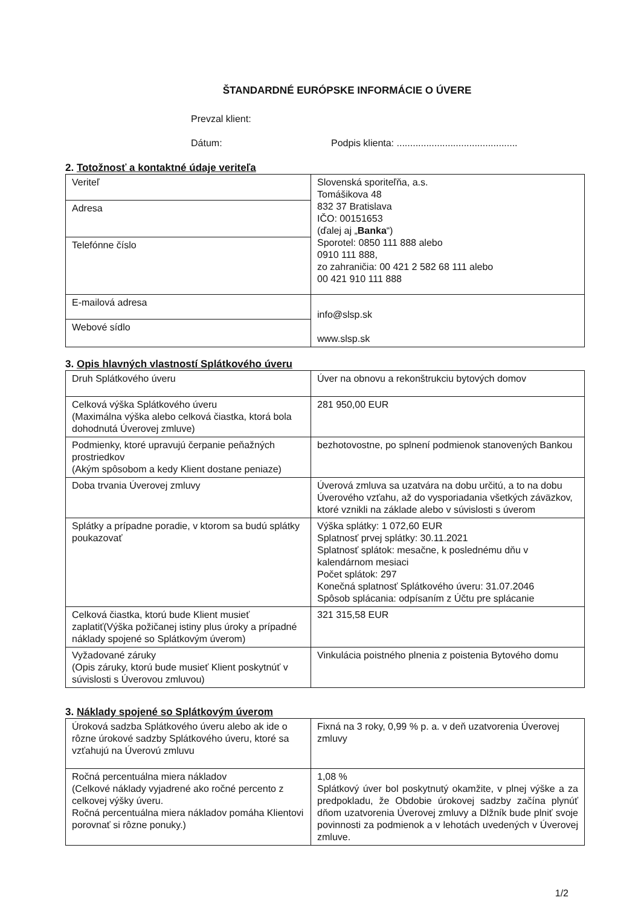ŠTANDARDNÉ EURÓPSKE INFORMÁCIE O ÚVERE
Prevzal klient:
Dátum: Podpis klienta: .............................................
2. Totožnosť a kontaktné údaje veriteľa
| Veriteľ | Slovenská sporiteľňa, a.s. Tomášikova 48 832 37 Bratislava IČO: 00151653 (ďalej aj „ Banka “) Sporotel: 0850 111 888 alebo 0910 111 888, zo zahraničia: 00 421 2 582 68 111 alebo 00 421 910 111 888 |
| Adresa | |
| Telefónne číslo | |
| E-mailová adresa | info@slsp.sk www.slsp.sk |
| Webové sídlo | |
3. Opis hlavných vlastností Splátkového úveru
| Druh Splátkového úveru | Úver na obnovu a rekonštrukciu bytových domov |
| Celková výška Splátkového úveru (Maximálna výška alebo celková čiastka, ktorá bola dohodnutá Úverovej zmluve) | 281 950,00 EUR |
| Podmienky, ktoré upravujú čerpanie peňažných prostriedkov (Akým spôsobom a kedy Klient dostane peniaze) | bezhotovostne, po splnení podmienok stanovených Bankou |
| Doba trvania Úverovej zmluvy | Úverová zmluva sa uzatvára na dobu určitú, a to na dobu Úverového vzťahu, až do vysporiadania všetkých záväzkov, ktoré vznikli na základe alebo v súvislosti s úverom |
| Splátky a prípadne poradie, v ktorom sa budú splátky poukazovať | Výška splátky: 1 072,60 EUR Splatnosť prvej splátky: 30.11.2021 Splatnosť splátok: mesačne, k poslednému dňu v kalendárnom mesiaci Počet splátok: 297 Konečná splatnosť Splátkového úveru: 31.07.2046 Spôsob splácania: odpísaním z Účtu pre splácanie |
| Celková čiastka, ktorú bude Klient musieť zaplatiť(Výška požičanej istiny plus úroky a prípadné náklady spojené so Splátkovým úverom) | 321 315,58 EUR |
| Vyžadované záruky (Opis záruky, ktorú bude musieť Klient poskytnúť v súvislosti s Úverovou zmluvou) | Vinkulácia poistného plnenia z poistenia Bytového domu |
3. Náklady spojené so Splátkovým úverom
| Úroková sadzba Splátkového úveru alebo ak ide o rôzne úrokové sadzby Splátkového úveru, ktoré sa vzťahujú na Úverovú zmluvu | Fixná na 3 roky, 0,99 % p. a. v deň uzatvorenia Úverovej zmluvy |
| Ročná percentuálna miera nákladov (Celkové náklady vyjadrené ako ročné percento z celkovej výšky úveru. Ročná percentuálna miera nákladov pomáha Klientovi porovnať si rôzne ponuky.) | 1,08 % Splátkový úver bol poskytnutý okamžite, v plnej výške a za predpokladu, že Obdobie úrokovej sadzby začína plynúť dňom uzatvorenia Úverovej zmluvy a Dlžník bude plniť svoje povinnosti za podmienok a v lehotách uvedených v Úverovej zmluve. |
1/2